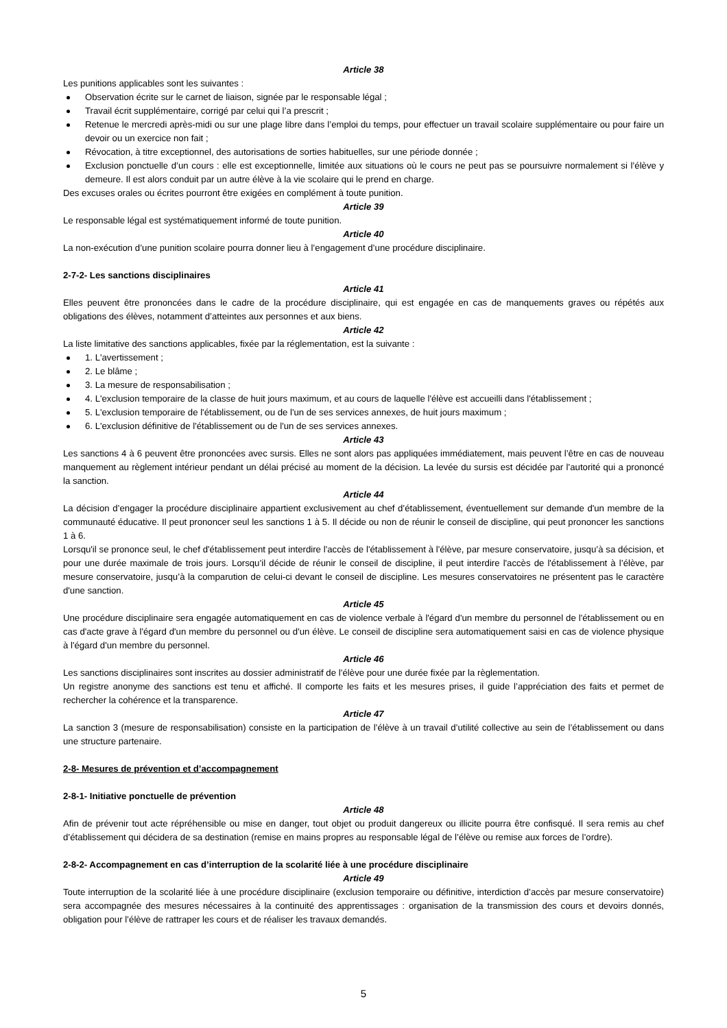Article 38
Les punitions applicables sont les suivantes :
Observation écrite sur le carnet de liaison, signée par le responsable légal ;
Travail écrit supplémentaire, corrigé par celui qui l’a prescrit ;
Retenue le mercredi après-midi ou sur une plage libre dans l’emploi du temps, pour effectuer un travail scolaire supplémentaire ou pour faire un devoir ou un exercice non fait ;
Révocation, à titre exceptionnel, des autorisations de sorties habituelles, sur une période donnée ;
Exclusion ponctuelle d’un cours : elle est exceptionnelle, limitée aux situations où le cours ne peut pas se poursuivre normalement si l’élève y demeure. Il est alors conduit par un autre élève à la vie scolaire qui le prend en charge.
Des excuses orales ou écrites pourront être exigées en complément à toute punition.
Article 39
Le responsable légal est systématiquement informé de toute punition.
Article 40
La non-exécution d’une punition scolaire pourra donner lieu à l’engagement d’une procédure disciplinaire.
2-7-2- Les sanctions disciplinaires
Article 41
Elles peuvent être prononcées dans le cadre de la procédure disciplinaire, qui est engagée en cas de manquements graves ou répétés aux obligations des élèves, notamment d’atteintes aux personnes et aux biens.
Article 42
La liste limitative des sanctions applicables, fixée par la réglementation, est la suivante :
1. L'avertissement ;
2. Le blâme ;
3. La mesure de responsabilisation ;
4. L'exclusion temporaire de la classe de huit jours maximum, et au cours de laquelle l'élève est accueilli dans l'établissement ;
5. L'exclusion temporaire de l'établissement, ou de l'un de ses services annexes, de huit jours maximum ;
6. L'exclusion définitive de l'établissement ou de l'un de ses services annexes.
Article 43
Les sanctions 4 à 6 peuvent être prononcées avec sursis. Elles ne sont alors pas appliquées immédiatement, mais peuvent l’être en cas de nouveau manquement au règlement intérieur pendant un délai précisé au moment de la décision. La levée du sursis est décidée par l’autorité qui a prononcé la sanction.
Article 44
La décision d’engager la procédure disciplinaire appartient exclusivement au chef d’établissement, éventuellement sur demande d'un membre de la communauté éducative. Il peut prononcer seul les sanctions 1 à 5. Il décide ou non de réunir le conseil de discipline, qui peut prononcer les sanctions 1 à 6.
Lorsqu'il se prononce seul, le chef d'établissement peut interdire l'accès de l'établissement à l'élève, par mesure conservatoire, jusqu’à sa décision, et pour une durée maximale de trois jours. Lorsqu’il décide de réunir le conseil de discipline, il peut interdire l'accès de l'établissement à l’élève, par mesure conservatoire, jusqu’à la comparution de celui-ci devant le conseil de discipline. Les mesures conservatoires ne présentent pas le caractère d'une sanction.
Article 45
Une procédure disciplinaire sera engagée automatiquement en cas de violence verbale à l'égard d'un membre du personnel de l'établissement ou en cas d'acte grave à l'égard d'un membre du personnel ou d'un élève. Le conseil de discipline sera automatiquement saisi en cas de violence physique à l'égard d'un membre du personnel.
Article 46
Les sanctions disciplinaires sont inscrites au dossier administratif de l’élève pour une durée fixée par la règlementation.
Un registre anonyme des sanctions est tenu et affiché. Il comporte les faits et les mesures prises, il guide l’appréciation des faits et permet de rechercher la cohérence et la transparence.
Article 47
La sanction 3 (mesure de responsabilisation) consiste en la participation de l’élève à un travail d’utilité collective au sein de l’établissement ou dans une structure partenaire.
2-8- Mesures de prévention et d’accompagnement
2-8-1- Initiative ponctuelle de prévention
Article 48
Afin de prévenir tout acte répréhensible ou mise en danger, tout objet ou produit dangereux ou illicite pourra être confisqué. Il sera remis au chef d’établissement qui décidera de sa destination (remise en mains propres au responsable légal de l’élève ou remise aux forces de l’ordre).
2-8-2- Accompagnement en cas d’interruption de la scolarité liée à une procédure disciplinaire
Article 49
Toute interruption de la scolarité liée à une procédure disciplinaire (exclusion temporaire ou définitive, interdiction d’accès par mesure conservatoire) sera accompagnée des mesures nécessaires à la continuité des apprentissages : organisation de la transmission des cours et devoirs donnés, obligation pour l’élève de rattraper les cours et de réaliser les travaux demandés.
5